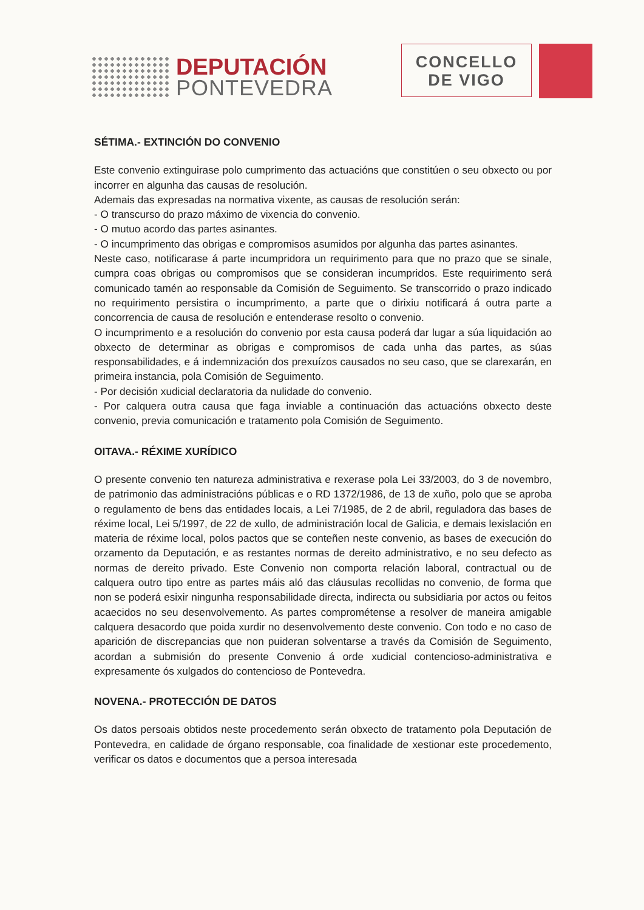DEPUTACIÓN
PONTEVEDRA
CONCELLO
DE VIGO
SÉTIMA.- EXTINCIÓN DO CONVENIO
Este convenio extinguirase polo cumprimento das actuacións que constitúen o seu obxecto ou por incorrer en algunha das causas de resolución.
Ademais das expresadas na normativa vixente, as causas de resolución serán:
- O transcurso do prazo máximo de vixencia do convenio.
- O mutuo acordo das partes asinantes.
- O incumprimento das obrigas e compromisos asumidos por algunha das partes asinantes.
Neste caso, notificarase á parte incumpridora un requirimento para que no prazo que se sinale, cumpra coas obrigas ou compromisos que se consideran incumpridos. Este requirimento será comunicado tamén ao responsable da Comisión de Seguimento. Se transcorrido o prazo indicado no requirimento persistira o incumprimento, a parte que o dirixiu notificará á outra parte a concorrencia de causa de resolución e entenderase resolto o convenio.
O incumprimento e a resolución do convenio por esta causa poderá dar lugar a súa liquidación ao obxecto de determinar as obrigas e compromisos de cada unha das partes, as súas responsabilidades, e á indemnización dos prexuízos causados no seu caso, que se clarexarán, en primeira instancia, pola Comisión de Seguimento.
- Por decisión xudicial declaratoria da nulidade do convenio.
- Por calquera outra causa que faga inviable a continuación das actuacións obxecto deste convenio, previa comunicación e tratamento pola Comisión de Seguimento.
OITAVA.- RÉXIME XURÍDICO
O presente convenio ten natureza administrativa e rexerase pola Lei 33/2003, do 3 de novembro, de patrimonio das administracións públicas e o RD 1372/1986, de 13 de xuño, polo que se aproba o regulamento de bens das entidades locais, a Lei 7/1985, de 2 de abril, reguladora das bases de réxime local, Lei 5/1997, de 22 de xullo, de administración local de Galicia, e demais lexislación en materia de réxime local, polos pactos que se conteñen neste convenio, as bases de execución do orzamento da Deputación, e as restantes normas de dereito administrativo, e no seu defecto as normas de dereito privado. Este Convenio non comporta relación laboral, contractual ou de calquera outro tipo entre as partes máis aló das cláusulas recollidas no convenio, de forma que non se poderá esixir ningunha responsabilidade directa, indirecta ou subsidiaria por actos ou feitos acaecidos no seu desenvolvemento. As partes comprométense a resolver de maneira amigable calquera desacordo que poida xurdir no desenvolvemento deste convenio. Con todo e no caso de aparición de discrepancias que non puideran solventarse a través da Comisión de Seguimento, acordan a submisión do presente Convenio á orde xudicial contencioso-administrativa e expresamente ós xulgados do contencioso de Pontevedra.
NOVENA.- PROTECCIÓN DE DATOS
Os datos persoais obtidos neste procedemento serán obxecto de tratamento pola Deputación de Pontevedra, en calidade de órgano responsable, coa finalidade de xestionar este procedemento, verificar os datos e documentos que a persoa interesada